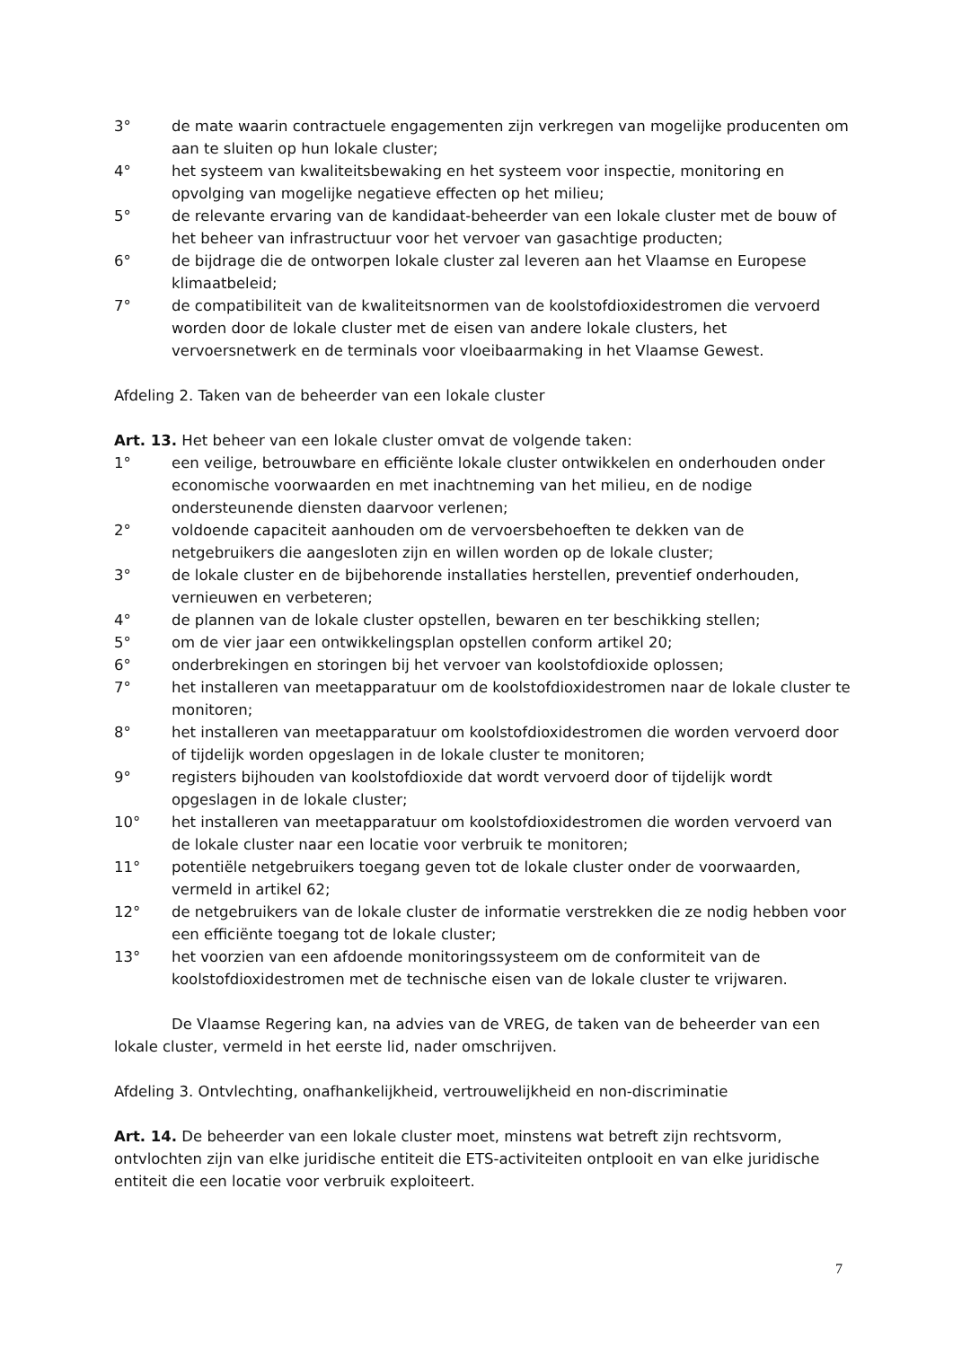3° de mate waarin contractuele engagementen zijn verkregen van mogelijke producenten om aan te sluiten op hun lokale cluster;
4° het systeem van kwaliteitsbewaking en het systeem voor inspectie, monitoring en opvolging van mogelijke negatieve effecten op het milieu;
5° de relevante ervaring van de kandidaat-beheerder van een lokale cluster met de bouw of het beheer van infrastructuur voor het vervoer van gasachtige producten;
6° de bijdrage die de ontworpen lokale cluster zal leveren aan het Vlaamse en Europese klimaatbeleid;
7° de compatibiliteit van de kwaliteitsnormen van de koolstofdioxidestromen die vervoerd worden door de lokale cluster met de eisen van andere lokale clusters, het vervoersnetwerk en de terminals voor vloeibaarmaking in het Vlaamse Gewest.
Afdeling 2. Taken van de beheerder van een lokale cluster
Art. 13. Het beheer van een lokale cluster omvat de volgende taken:
1° een veilige, betrouwbare en efficiënte lokale cluster ontwikkelen en onderhouden onder economische voorwaarden en met inachtneming van het milieu, en de nodige ondersteunende diensten daarvoor verlenen;
2° voldoende capaciteit aanhouden om de vervoersbehoeften te dekken van de netgebruikers die aangesloten zijn en willen worden op de lokale cluster;
3° de lokale cluster en de bijbehorende installaties herstellen, preventief onderhouden, vernieuwen en verbeteren;
4° de plannen van de lokale cluster opstellen, bewaren en ter beschikking stellen;
5° om de vier jaar een ontwikkelingsplan opstellen conform artikel 20;
6° onderbrekingen en storingen bij het vervoer van koolstofdioxide oplossen;
7° het installeren van meetapparatuur om de koolstofdioxidestromen naar de lokale cluster te monitoren;
8° het installeren van meetapparatuur om koolstofdioxidestromen die worden vervoerd door of tijdelijk worden opgeslagen in de lokale cluster te monitoren;
9° registers bijhouden van koolstofdioxide dat wordt vervoerd door of tijdelijk wordt opgeslagen in de lokale cluster;
10° het installeren van meetapparatuur om koolstofdioxidestromen die worden vervoerd van de lokale cluster naar een locatie voor verbruik te monitoren;
11° potentiële netgebruikers toegang geven tot de lokale cluster onder de voorwaarden, vermeld in artikel 62;
12° de netgebruikers van de lokale cluster de informatie verstrekken die ze nodig hebben voor een efficiënte toegang tot de lokale cluster;
13° het voorzien van een afdoende monitoringssysteem om de conformiteit van de koolstofdioxidestromen met de technische eisen van de lokale cluster te vrijwaren.
De Vlaamse Regering kan, na advies van de VREG, de taken van de beheerder van een lokale cluster, vermeld in het eerste lid, nader omschrijven.
Afdeling 3. Ontvlechting, onafhankelijkheid, vertrouwelijkheid en non-discriminatie
Art. 14. De beheerder van een lokale cluster moet, minstens wat betreft zijn rechtsvorm, ontvlochten zijn van elke juridische entiteit die ETS-activiteiten ontplooit en van elke juridische entiteit die een locatie voor verbruik exploiteert.
7